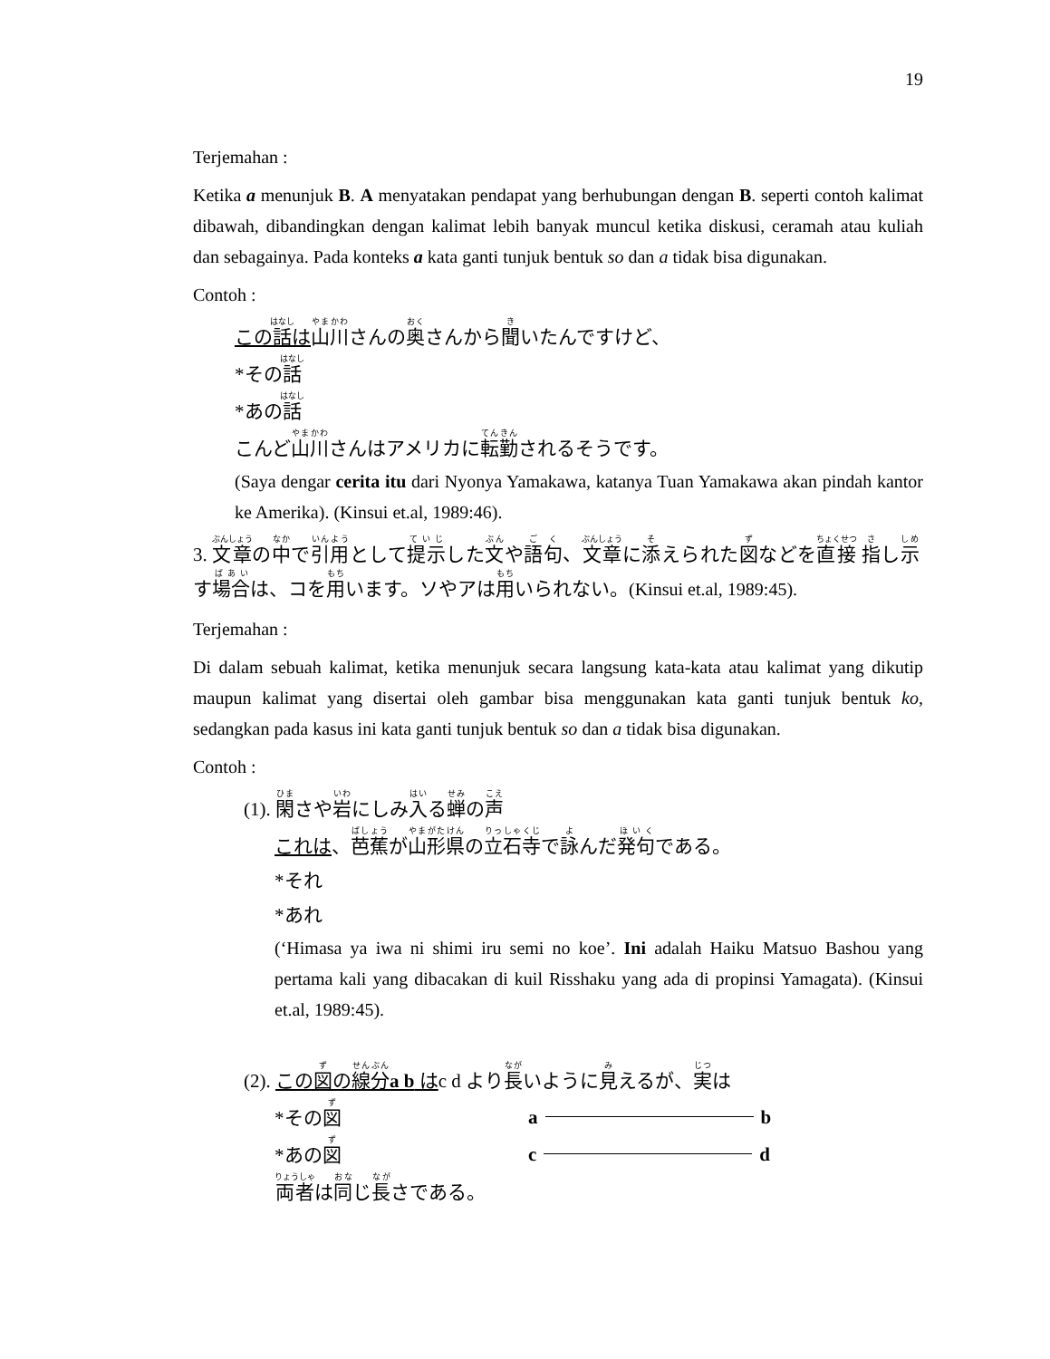19
Terjemahan :
Ketika a menunjuk B. A menyatakan pendapat yang berhubungan dengan B. seperti contoh kalimat dibawah, dibandingkan dengan kalimat lebih banyak muncul ketika diskusi, ceramah atau kuliah dan sebagainya. Pada konteks a kata ganti tunjuk bentuk so dan a tidak bisa digunakan.
Contoh :
この話は 山川さんの奥さんから聞いたんですけど、
*その話
*あの話
こんど山川さんはアメリカに転勤されるそうです。
(Saya dengar cerita itu dari Nyonya Yamakawa, katanya Tuan Yamakawa akan pindah kantor ke Amerika). (Kinsui et.al, 1989:46).
3. 文章の中で引用として提示した文や語句、文章に添えられた図などを直接 指し示す場合は、コを用います。ソやアは用いられない。(Kinsui et.al, 1989:45).
Terjemahan :
Di dalam sebuah kalimat, ketika menunjuk secara langsung kata-kata atau kalimat yang dikutip maupun kalimat yang disertai oleh gambar bisa menggunakan kata ganti tunjuk bentuk ko, sedangkan pada kasus ini kata ganti tunjuk bentuk so dan a tidak bisa digunakan.
Contoh :
(1). 閑さや岩にしみ入る蝉の声
これは、芭蕉が山形県の立石寺で詠んだ発句である。
*それ
*あれ
(‘Himasa ya iwa ni shimi iru semi no koe’. Ini adalah Haiku Matsuo Bashou yang pertama kali yang dibacakan di kuil Risshaku yang ada di propinsi Yamagata). (Kinsui et.al, 1989:45).
(2). この図の線分a b はc d より長いように見えるが、実は
*その図 a b
*あの図 c d
両者は同じ長さである。